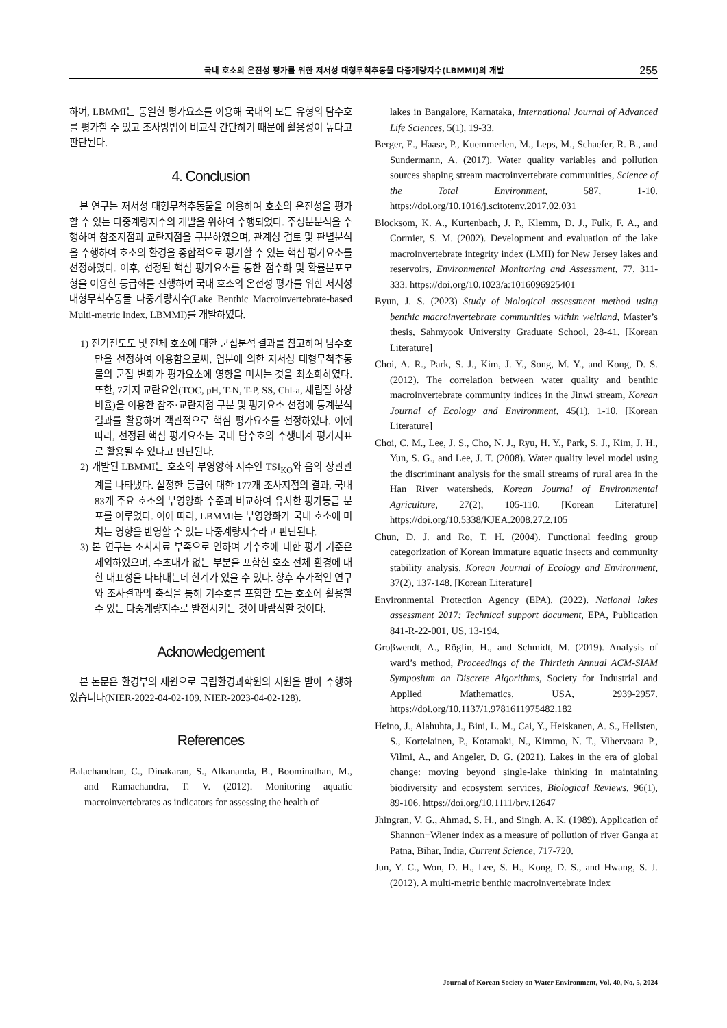국내 호소의 온전성 평가를 위한 저서성 대형무척추동물 다중계량지수(LBMMI)의 개발 255
하여, LBMMI는 동일한 평가요소를 이용해 국내의 모든 유형의 담수호를 평가할 수 있고 조사방법이 비교적 간단하기 때문에 활용성이 높다고 판단된다.
4. Conclusion
본 연구는 저서성 대형무척추동물을 이용하여 호소의 온전성을 평가할 수 있는 다중계량지수의 개발을 위하여 수행되었다. 주성분분석을 수행하여 참조지점과 교란지점을 구분하였으며, 관계성 검토 및 판별분석을 수행하여 호소의 환경을 종합적으로 평가할 수 있는 핵심 평가요소를 선정하였다. 이후, 선정된 핵심 평가요소를 통한 점수화 및 확률분포모형을 이용한 등급화를 진행하여 국내 호소의 온전성 평가를 위한 저서성 대형무척추동물 다중계량지수(Lake Benthic Macroinvertebrate-based Multi-metric Index, LBMMI)를 개발하였다.
1) 전기전도도 및 전체 호소에 대한 군집분석 결과를 참고하여 담수호만을 선정하여 이용함으로써, 염분에 의한 저서성 대형무척추동물의 군집 변화가 평가요소에 영향을 미치는 것을 최소화하였다. 또한, 7가지 교란요인(TOC, pH, T-N, T-P, SS, Chl-a, 세립질 하상 비율)을 이용한 참조·교란지점 구분 및 평가요소 선정에 통계분석 결과를 활용하여 객관적으로 핵심 평가요소를 선정하였다. 이에 따라, 선정된 핵심 평가요소는 국내 담수호의 수생태계 평가지표로 활용될 수 있다고 판단된다.
2) 개발된 LBMMI는 호소의 부영양화 지수인 TSI<sub>KO</sub>와 음의 상관관계를 나타냈다. 설정한 등급에 대한 177개 조사지점의 결과, 국내 83개 주요 호소의 부영양화 수준과 비교하여 유사한 평가등급 분포를 이루었다. 이에 따라, LBMMI는 부영양화가 국내 호소에 미치는 영향을 반영할 수 있는 다중계량지수라고 판단된다.
3) 본 연구는 조사자료 부족으로 인하여 기수호에 대한 평가 기준은 제외하였으며, 수초대가 없는 부분을 포함한 호소 전체 환경에 대한 대표성을 나타내는데 한계가 있을 수 있다. 향후 추가적인 연구와 조사결과의 축적을 통해 기수호를 포함한 모든 호소에 활용할 수 있는 다중계량지수로 발전시키는 것이 바람직할 것이다.
Acknowledgement
본 논문은 환경부의 재원으로 국립환경과학원의 지원을 받아 수행하였습니다(NIER-2022-04-02-109, NIER-2023-04-02-128).
References
Balachandran, C., Dinakaran, S., Alkananda, B., Boominathan, M., and Ramachandra, T. V. (2012). Monitoring aquatic macroinvertebrates as indicators for assessing the health of
lakes in Bangalore, Karnataka, International Journal of Advanced Life Sciences, 5(1), 19-33.
Berger, E., Haase, P., Kuemmerlen, M., Leps, M., Schaefer, R. B., and Sundermann, A. (2017). Water quality variables and pollution sources shaping stream macroinvertebrate communities, Science of the Total Environment, 587, 1-10. https://doi.org/10.1016/j.scitotenv.2017.02.031
Blocksom, K. A., Kurtenbach, J. P., Klemm, D. J., Fulk, F. A., and Cormier, S. M. (2002). Development and evaluation of the lake macroinvertebrate integrity index (LMII) for New Jersey lakes and reservoirs, Environmental Monitoring and Assessment, 77, 311-333. https://doi.org/10.1023/a:1016096925401
Byun, J. S. (2023) Study of biological assessment method using benthic macroinvertebrate communities within weltland, Master’s thesis, Sahmyook University Graduate School, 28-41. [Korean Literature]
Choi, A. R., Park, S. J., Kim, J. Y., Song, M. Y., and Kong, D. S. (2012). The correlation between water quality and benthic macroinvertebrate community indices in the Jinwi stream, Korean Journal of Ecology and Environment, 45(1), 1-10. [Korean Literature]
Choi, C. M., Lee, J. S., Cho, N. J., Ryu, H. Y., Park, S. J., Kim, J. H., Yun, S. G., and Lee, J. T. (2008). Water quality level model using the discriminant analysis for the small streams of rural area in the Han River watersheds, Korean Journal of Environmental Agriculture, 27(2), 105-110. [Korean Literature] https://doi.org/10.5338/KJEA.2008.27.2.105
Chun, D. J. and Ro, T. H. (2004). Functional feeding group categorization of Korean immature aquatic insects and community stability analysis, Korean Journal of Ecology and Environment, 37(2), 137-148. [Korean Literature]
Environmental Protection Agency (EPA). (2022). National lakes assessment 2017: Technical support document, EPA, Publication 841-R-22-001, US, 13-194.
Groβwendt, A., Röglin, H., and Schmidt, M. (2019). Analysis of ward’s method, Proceedings of the Thirtieth Annual ACM-SIAM Symposium on Discrete Algorithms, Society for Industrial and Applied Mathematics, USA, 2939-2957. https://doi.org/10.1137/1.9781611975482.182
Heino, J., Alahuhta, J., Bini, L. M., Cai, Y., Heiskanen, A. S., Hellsten, S., Kortelainen, P., Kotamaki, N., Kimmo, N. T., Vihervaara P., Vilmi, A., and Angeler, D. G. (2021). Lakes in the era of global change: moving beyond single-lake thinking in maintaining biodiversity and ecosystem services, Biological Reviews, 96(1), 89-106. https://doi.org/10.1111/brv.12647
Jhingran, V. G., Ahmad, S. H., and Singh, A. K. (1989). Application of Shannon−Wiener index as a measure of pollution of river Ganga at Patna, Bihar, India, Current Science, 717-720.
Jun, Y. C., Won, D. H., Lee, S. H., Kong, D. S., and Hwang, S. J. (2012). A multi-metric benthic macroinvertebrate index
Journal of Korean Society on Water Environment, Vol. 40, No. 5, 2024